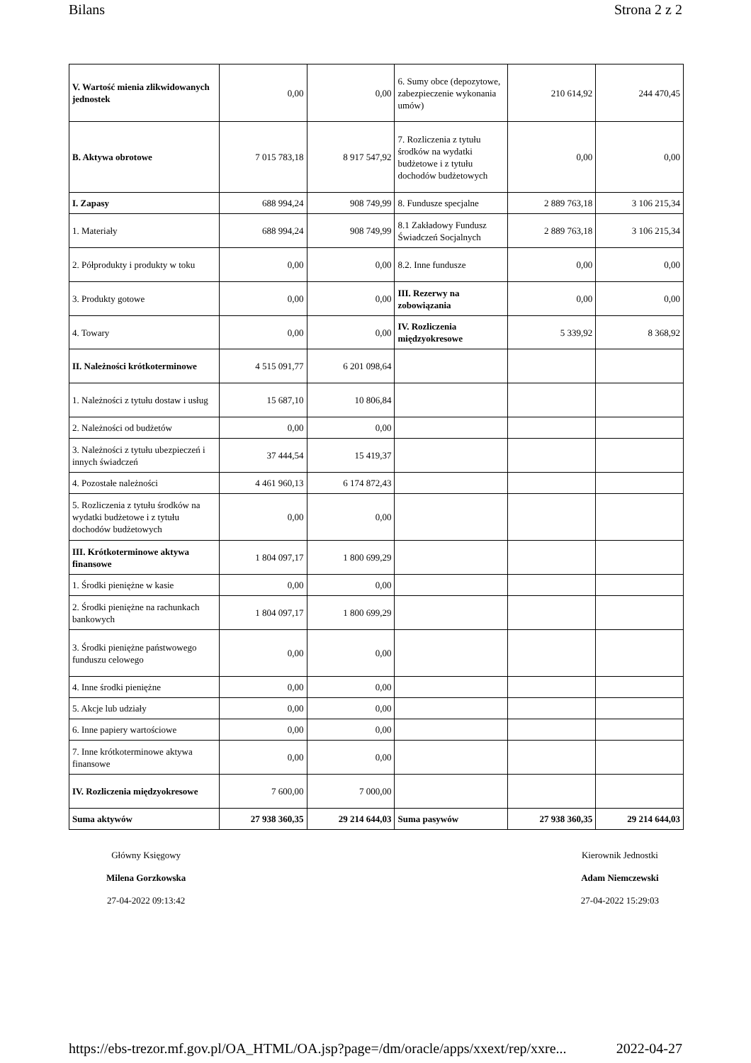Bilans Strona 2 z 2
| V. Wartość mienia zlikwidowanych jednostek | 0,00 | 0,00 | 6. Sumy obce (depozytowe, zabezpieczenie wykonania umów) | 210 614,92 | 244 470,45 |
| B. Aktywa obrotowe | 7 015 783,18 | 8 917 547,92 | 7. Rozliczenia z tytułu środków na wydatki budżetowe i z tytułu dochodów budżetowych | 0,00 | 0,00 |
| I. Zapasy | 688 994,24 | 908 749,99 | 8. Fundusze specjalne | 2 889 763,18 | 3 106 215,34 |
| 1. Materiały | 688 994,24 | 908 749,99 | 8.1 Zakładowy Fundusz Świadczeń Socjalnych | 2 889 763,18 | 3 106 215,34 |
| 2. Półprodukty i produkty w toku | 0,00 | 0,00 | 8.2. Inne fundusze | 0,00 | 0,00 |
| 3. Produkty gotowe | 0,00 | 0,00 | III. Rezerwy na zobowiązania | 0,00 | 0,00 |
| 4. Towary | 0,00 | 0,00 | IV. Rozliczenia międzyokresowe | 5 339,92 | 8 368,92 |
| II. Należności krótkoterminowe | 4 515 091,77 | 6 201 098,64 | | | |
| 1. Należności z tytułu dostaw i usług | 15 687,10 | 10 806,84 | | | |
| 2. Należności od budżetów | 0,00 | 0,00 | | | |
| 3. Należności z tytułu ubezpieczeń i innych świadczeń | 37 444,54 | 15 419,37 | | | |
| 4. Pozostałe należności | 4 461 960,13 | 6 174 872,43 | | | |
| 5. Rozliczenia z tytułu środków na wydatki budżetowe i z tytułu dochodów budżetowych | 0,00 | 0,00 | | | |
| III. Krótkoterminowe aktywa finansowe | 1 804 097,17 | 1 800 699,29 | | | |
| 1. Środki pieniężne w kasie | 0,00 | 0,00 | | | |
| 2. Środki pieniężne na rachunkach bankowych | 1 804 097,17 | 1 800 699,29 | | | |
| 3. Środki pieniężne państwowego funduszu celowego | 0,00 | 0,00 | | | |
| 4. Inne środki pieniężne | 0,00 | 0,00 | | | |
| 5. Akcje lub udziały | 0,00 | 0,00 | | | |
| 6. Inne papiery wartościowe | 0,00 | 0,00 | | | |
| 7. Inne krótkoterminowe aktywa finansowe | 0,00 | 0,00 | | | |
| IV. Rozliczenia międzyokresowe | 7 600,00 | 7 000,00 | | | |
| Suma aktywów | 27 938 360,35 | 29 214 644,03 | Suma pasywów | 27 938 360,35 | 29 214 644,03 |
Główny Księgowy
Milena Gorzkowska
27-04-2022 09:13:42
Kierownik Jednostki
Adam Niemczewski
27-04-2022 15:29:03
https://ebs-trezor.mf.gov.pl/OA_HTML/OA.jsp?page=/dm/oracle/apps/xxext/rep/xxre... 2022-04-27